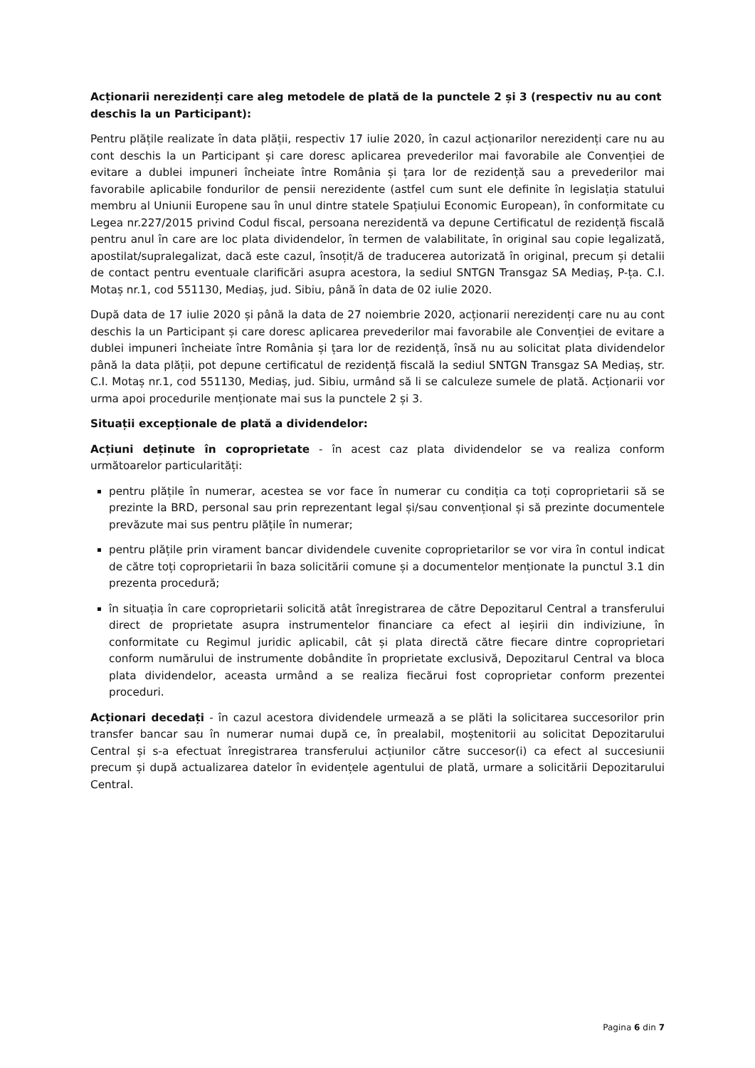Acționarii nerezidenți care aleg metodele de plată de la punctele 2 și 3 (respectiv nu au cont deschis la un Participant):
Pentru plățile realizate în data plății, respectiv 17 iulie 2020, în cazul acționarilor nerezidenți care nu au cont deschis la un Participant și care doresc aplicarea prevederilor mai favorabile ale Convenției de evitare a dublei impuneri încheiate între România și țara lor de rezidență sau a prevederilor mai favorabile aplicabile fondurilor de pensii nerezidente (astfel cum sunt ele definite în legislația statului membru al Uniunii Europene sau în unul dintre statele Spațiului Economic European), în conformitate cu Legea nr.227/2015 privind Codul fiscal, persoana nerezidentă va depune Certificatul de rezidență fiscală pentru anul în care are loc plata dividendelor, în termen de valabilitate, în original sau copie legalizată, apostilat/supralegalizat, dacă este cazul, însoțit/ă de traducerea autorizată în original, precum și detalii de contact pentru eventuale clarificări asupra acestora, la sediul SNTGN Transgaz SA Mediaș, P-ța. C.I. Motaș nr.1, cod 551130, Mediaș, jud. Sibiu, până în data de 02 iulie 2020.
După data de 17 iulie 2020 și până la data de 27 noiembrie 2020, acționarii nerezidenți care nu au cont deschis la un Participant și care doresc aplicarea prevederilor mai favorabile ale Convenției de evitare a dublei impuneri încheiate între România și țara lor de rezidență, însă nu au solicitat plata dividendelor până la data plății, pot depune certificatul de rezidență fiscală la sediul SNTGN Transgaz SA Mediaș, str. C.I. Motaș nr.1, cod 551130, Mediaș, jud. Sibiu, urmând să li se calculeze sumele de plată. Acționarii vor urma apoi procedurile menționate mai sus la punctele 2 și 3.
Situații excepționale de plată a dividendelor:
Acțiuni deținute în coproprietate - în acest caz plata dividendelor se va realiza conform următoarelor particularități:
pentru plățile în numerar, acestea se vor face în numerar cu condiția ca toți coproprietarii să se prezinte la BRD, personal sau prin reprezentant legal și/sau convențional și să prezinte documentele prevăzute mai sus pentru plățile în numerar;
pentru plățile prin virament bancar dividendele cuvenite coproprietarilor se vor vira în contul indicat de către toți coproprietarii în baza solicitării comune și a documentelor menționate la punctul 3.1 din prezenta procedură;
în situația în care coproprietarii solicită atât înregistrarea de către Depozitarul Central a transferului direct de proprietate asupra instrumentelor financiare ca efect al ieșirii din indiviziune, în conformitate cu Regimul juridic aplicabil, cât și plata directă către fiecare dintre coproprietari conform numărului de instrumente dobândite în proprietate exclusivă, Depozitarul Central va bloca plata dividendelor, aceasta urmând a se realiza fiecărui fost coproprietar conform prezentei proceduri.
Acționari decedați - în cazul acestora dividendele urmează a se plăti la solicitarea succesorilor prin transfer bancar sau în numerar numai după ce, în prealabil, moștenitorii au solicitat Depozitarului Central și s-a efectuat înregistrarea transferului acțiunilor către succesor(i) ca efect al succesiunii precum și după actualizarea datelor în evidențele agentului de plată, urmare a solicitării Depozitarului Central.
Pagina 6 din 7